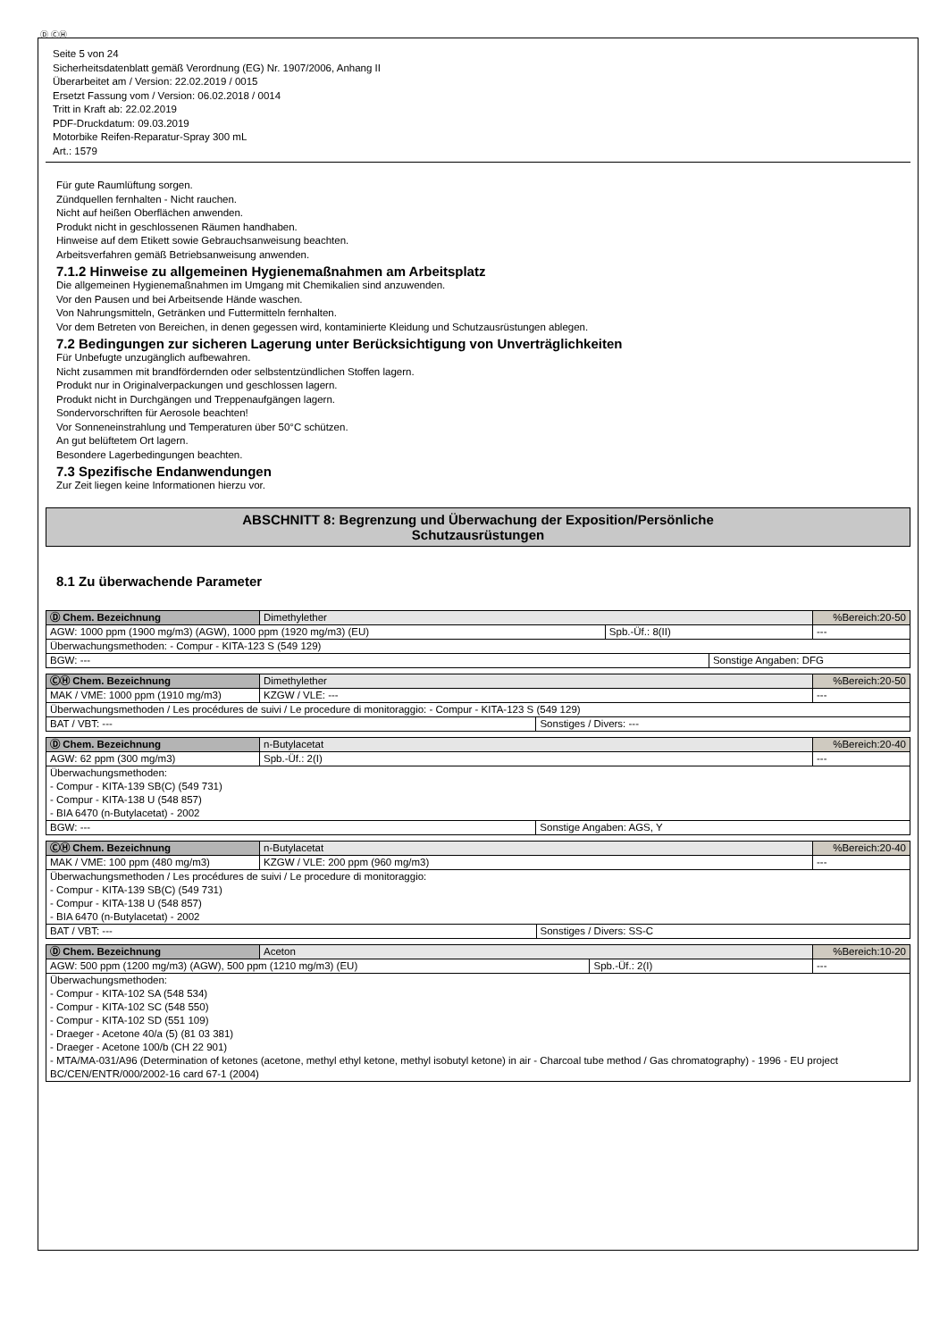Ⓓ ⒸⒽ
Seite 5 von 24
Sicherheitsdatenblatt gemäß Verordnung (EG) Nr. 1907/2006, Anhang II
Überarbeitet am / Version: 22.02.2019 / 0015
Ersetzt Fassung vom / Version: 06.02.2018 / 0014
Tritt in Kraft ab: 22.02.2019
PDF-Druckdatum: 09.03.2019
Motorbike Reifen-Reparatur-Spray 300 mL
Art.: 1579
Für gute Raumlüftung sorgen.
Zündquellen fernhalten - Nicht rauchen.
Nicht auf heißen Oberflächen anwenden.
Produkt nicht in geschlossenen Räumen handhaben.
Hinweise auf dem Etikett sowie Gebrauchsanweisung beachten.
Arbeitsverfahren gemäß Betriebsanweisung anwenden.
7.1.2 Hinweise zu allgemeinen Hygienemaßnahmen am Arbeitsplatz
Die allgemeinen Hygienemaßnahmen im Umgang mit Chemikalien sind anzuwenden.
Vor den Pausen und bei Arbeitsende Hände waschen.
Von Nahrungsmitteln, Getränken und Futtermitteln fernhalten.
Vor dem Betreten von Bereichen, in denen gegessen wird, kontaminierte Kleidung und Schutzausrüstungen ablegen.
7.2 Bedingungen zur sicheren Lagerung unter Berücksichtigung von Unverträglichkeiten
Für Unbefugte unzugänglich aufbewahren.
Nicht zusammen mit brandfördernden oder selbstentzündlichen Stoffen lagern.
Produkt nur in Originalverpackungen und geschlossen lagern.
Produkt nicht in Durchgängen und Treppenaufgängen lagern.
Sondervorschriften für Aerosole beachten!
Vor Sonneneinstrahlung und Temperaturen über 50°C schützen.
An gut belüftetem Ort lagern.
Besondere Lagerbedingungen beachten.
7.3 Spezifische Endanwendungen
Zur Zeit liegen keine Informationen hierzu vor.
ABSCHNITT 8: Begrenzung und Überwachung der Exposition/Persönliche
Schutzausrüstungen
8.1 Zu überwachende Parameter
| Ⓓ Chem. Bezeichnung | Dimethylether | | | %Bereich:20-50 |
| AGW: 1000 ppm (1900 mg/m3) (AGW), 1000 ppm (1920 mg/m3) (EU) | | Spb.-Üf.: 8(II) | | --- |
| Überwachungsmethoden: - Compur - KITA-123 S (549 129) | | | | |
| BGW: --- | | | Sonstige Angaben: DFG | |
| ⒸⒽ Chem. Bezeichnung | Dimethylether | | | %Bereich:20-50 |
| MAK / VME: 1000 ppm (1910 mg/m3) | | KZGW / VLE: --- | | --- |
| Überwachungsmethoden / Les procédures de suivi / Le procedure di monitoraggio: - Compur - KITA-123 S (549 129) | | | | |
| BAT / VBT: --- | | | Sonstiges / Divers: --- | |
| Ⓓ Chem. Bezeichnung | n-Butylacetat | | | %Bereich:20-40 |
| AGW: 62 ppm (300 mg/m3) | | Spb.-Üf.: 2(I) | | --- |
| Überwachungsmethoden: - Compur - KITA-139 SB(C) (549 731) - Compur - KITA-138 U (548 857) - BIA 6470 (n-Butylacetat) - 2002 | | | | |
| BGW: --- | | | Sonstige Angaben: AGS, Y | |
| ⒸⒽ Chem. Bezeichnung | n-Butylacetat | | | %Bereich:20-40 |
| MAK / VME: 100 ppm (480 mg/m3) | | KZGW / VLE: 200 ppm (960 mg/m3) | | --- |
| Überwachungsmethoden / Les procédures de suivi / Le procedure di monitoraggio: - Compur - KITA-139 SB(C) (549 731) - Compur - KITA-138 U (548 857) - BIA 6470 (n-Butylacetat) - 2002 | | | | |
| BAT / VBT: --- | | | Sonstiges / Divers: SS-C | |
| Ⓓ Chem. Bezeichnung | Aceton | | %Bereich:10-20 |
| AGW: 500 ppm (1200 mg/m3) (AGW), 500 ppm (1210 mg/m3) (EU) | | Spb.-Üf.: 2(I) | --- |
| Überwachungsmethoden: - Compur - KITA-102 SA (548 534) - Compur - KITA-102 SC (548 550) - Compur - KITA-102 SD (551 109) - Draeger - Acetone 40/a (5) (81 03 381) - Draeger - Acetone 100/b (CH 22 901) - MTA/MA-031/A96 (Determination of ketones (acetone, methyl ethyl ketone, methyl isobutyl ketone) in air - Charcoal tube method / Gas chromatography) - 1996 - EU project BC/CEN/ENTR/000/2002-16 card 67-1 (2004) | | | |